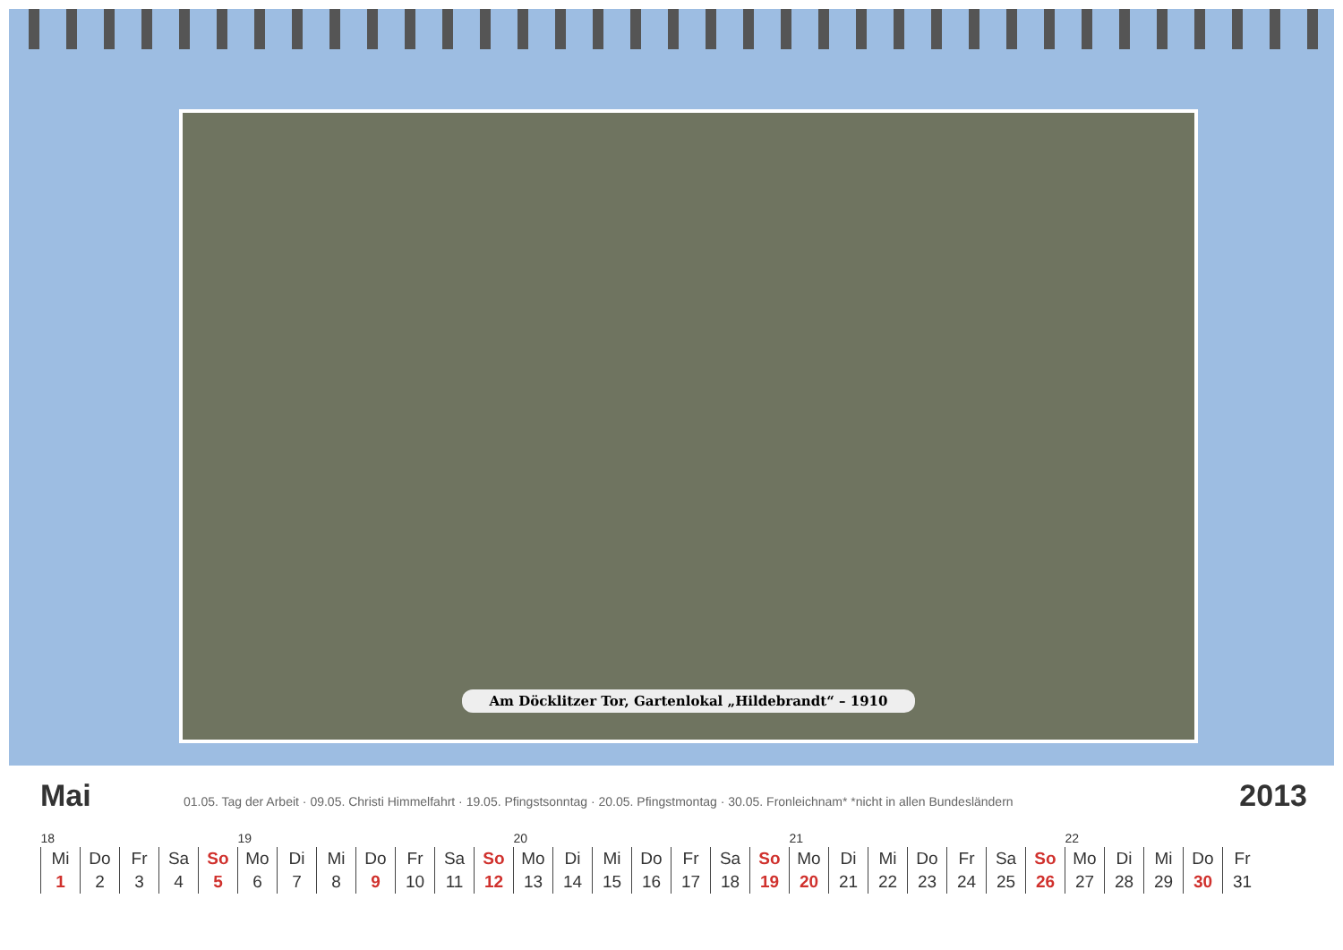Am Döcklitzer Tor, Gartenlokal „Hildebrandt“ – 1910
Mai
01.05. Tag der Arbeit · 09.05. Christi Himmelfahrt · 19.05. Pfingstsonntag · 20.05. Pfingstmontag · 30.05. Fronleichnam* *nicht in allen Bundesländern
2013
| 18 | | | | | 19 | | | | | | | 20 | | | | | | | 21 | | | | | | | 22 | | | | |
| Mi | Do | Fr | Sa | So | Mo | Di | Mi | Do | Fr | Sa | So | Mo | Di | Mi | Do | Fr | Sa | So | Mo | Di | Mi | Do | Fr | Sa | So | Mo | Di | Mi | Do | Fr |
| 1 | 2 | 3 | 4 | 5 | 6 | 7 | 8 | 9 | 10 | 11 | 12 | 13 | 14 | 15 | 16 | 17 | 18 | 19 | 20 | 21 | 22 | 23 | 24 | 25 | 26 | 27 | 28 | 29 | 30 | 31 |